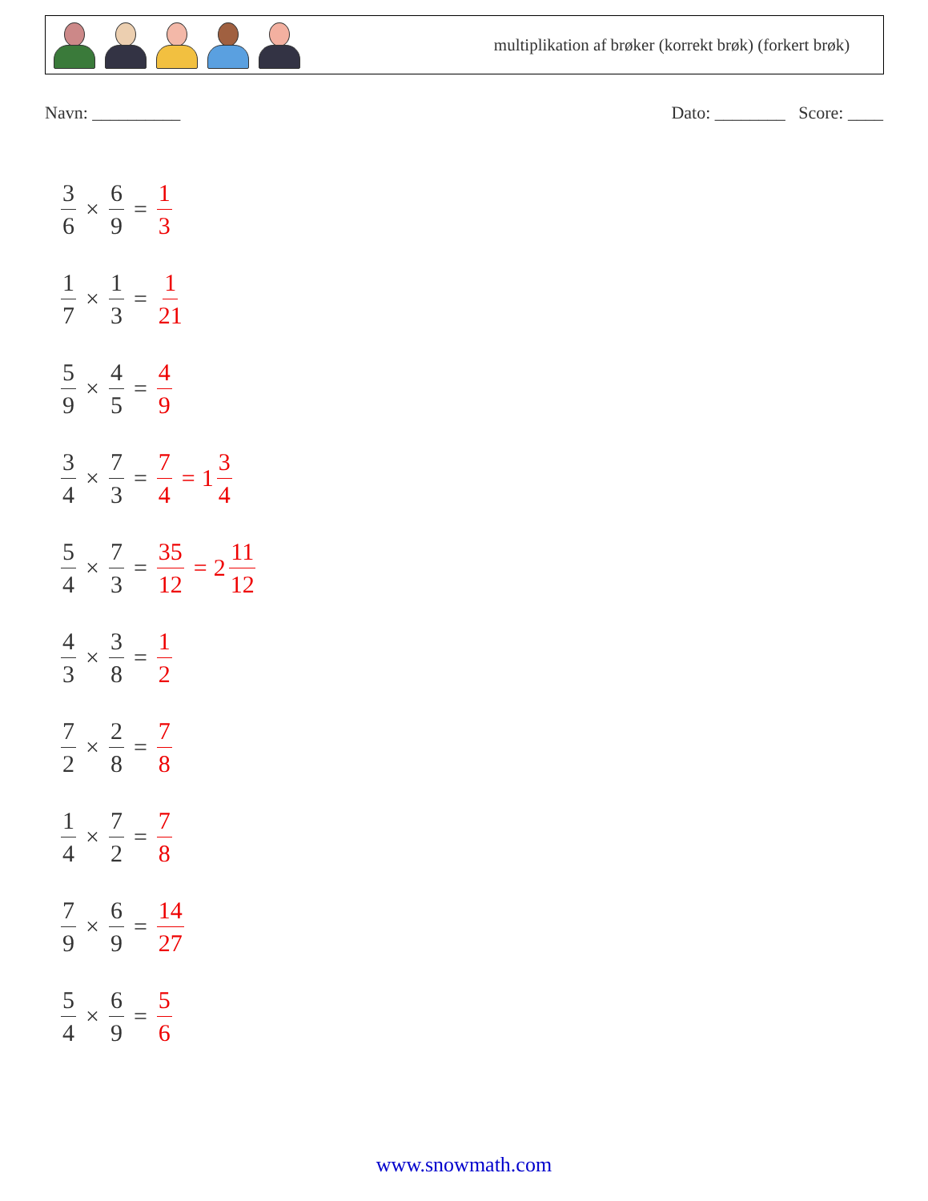multiplikation af brøker (korrekt brøk) (forkert brøk)
Navn: __________ Dato: ________ Score: ____
3 6 × 6 9 = 1 3
1 7 × 1 3 = 1 21
5 9 × 4 5 = 4 9
3 4 × 7 3 = 7 4 = 1 3 4
5 4 × 7 3 = 35 12 = 2 11 12
4 3 × 3 8 = 1 2
7 2 × 2 8 = 7 8
1 4 × 7 2 = 7 8
7 9 × 6 9 = 14 27
5 4 × 6 9 = 5 6
www.snowmath.com